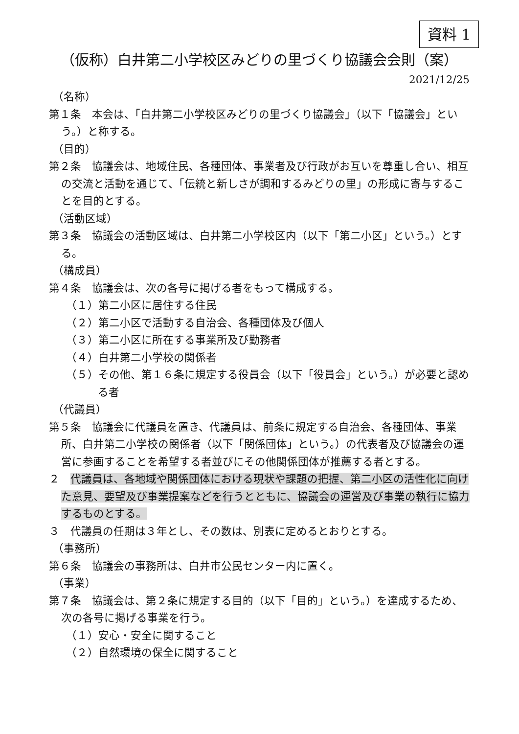資料 1
（仮称）白井第二小学校区みどりの里づくり協議会会則（案）
2021/12/25
（名称）
第１条　本会は、「白井第二小学校区みどりの里づくり協議会」（以下「協議会」という。）と称する。
（目的）
第２条　協議会は、地域住民、各種団体、事業者及び行政がお互いを尊重し合い、相互の交流と活動を通じて、「伝統と新しさが調和するみどりの里」の形成に寄与することを目的とする。
（活動区域）
第３条　協議会の活動区域は、白井第二小学校区内（以下「第二小区」という。）とする。
（構成員）
第４条　協議会は、次の各号に掲げる者をもって構成する。
（１）第二小区に居住する住民
（２）第二小区で活動する自治会、各種団体及び個人
（３）第二小区に所在する事業所及び勤務者
（４）白井第二小学校の関係者
（５）その他、第１６条に規定する役員会（以下「役員会」という。）が必要と認める者
（代議員）
第５条　協議会に代議員を置き、代議員は、前条に規定する自治会、各種団体、事業所、白井第二小学校の関係者（以下「関係団体」という。）の代表者及び協議会の運営に参画することを希望する者並びにその他関係団体が推薦する者とする。
２　代議員は、各地域や関係団体における現状や課題の把握、第二小区の活性化に向けた意見、要望及び事業提案などを行うとともに、協議会の運営及び事業の執行に協力するものとする。
３　代議員の任期は３年とし、その数は、別表に定めるとおりとする。
（事務所）
第６条　協議会の事務所は、白井市公民センター内に置く。
（事業）
第７条　協議会は、第２条に規定する目的（以下「目的」という。）を達成するため、次の各号に掲げる事業を行う。
（１）安心・安全に関すること
（２）自然環境の保全に関すること